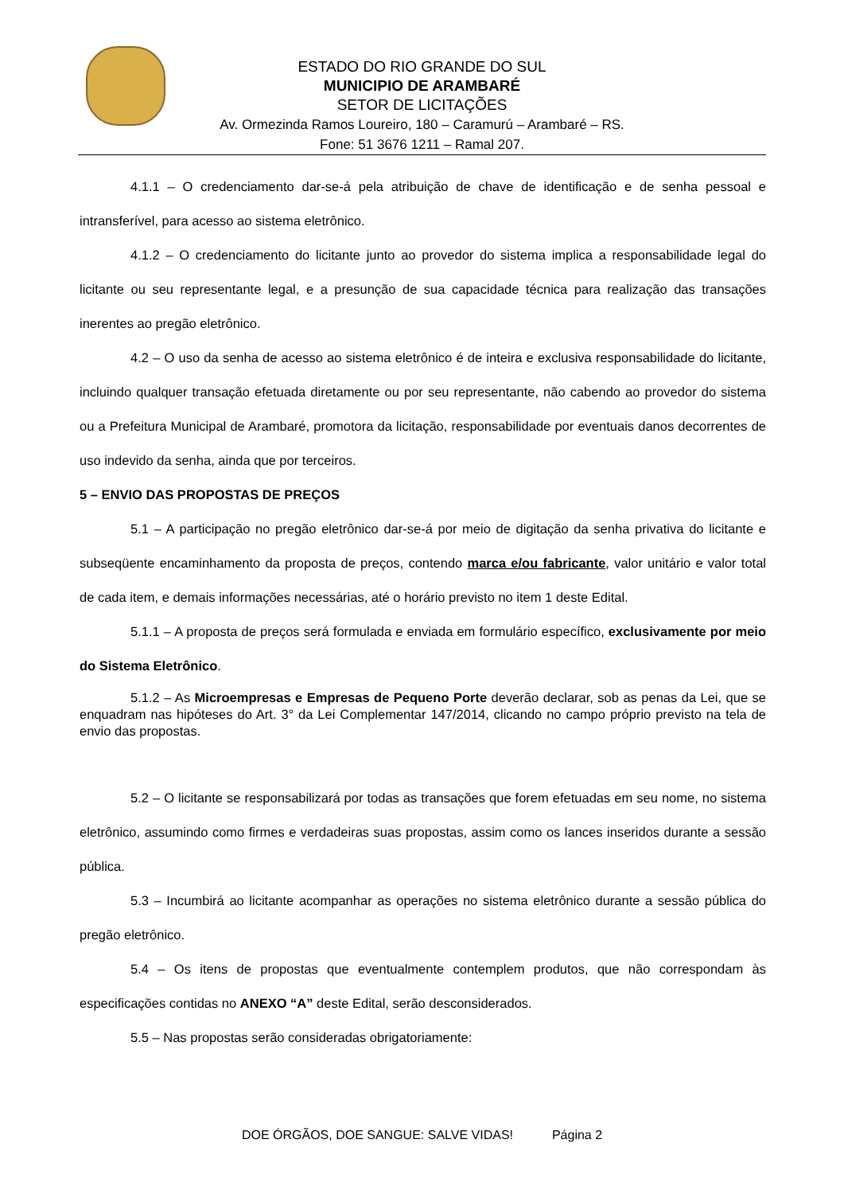ESTADO DO RIO GRANDE DO SUL
MUNICIPIO DE ARAMBARÉ
SETOR DE LICITAÇÕES
Av. Ormezinda Ramos Loureiro, 180 – Caramurú – Arambaré – RS.
Fone: 51 3676 1211 – Ramal 207.
4.1.1 – O credenciamento dar-se-á pela atribuição de chave de identificação e de senha pessoal e intransferível, para acesso ao sistema eletrônico.
4.1.2 – O credenciamento do licitante junto ao provedor do sistema implica a responsabilidade legal do licitante ou seu representante legal, e a presunção de sua capacidade técnica para realização das transações inerentes ao pregão eletrônico.
4.2 – O uso da senha de acesso ao sistema eletrônico é de inteira e exclusiva responsabilidade do licitante, incluindo qualquer transação efetuada diretamente ou por seu representante, não cabendo ao provedor do sistema ou a Prefeitura Municipal de Arambaré, promotora da licitação, responsabilidade por eventuais danos decorrentes de uso indevido da senha, ainda que por terceiros.
5 – ENVIO DAS PROPOSTAS DE PREÇOS
5.1 – A participação no pregão eletrônico dar-se-á por meio de digitação da senha privativa do licitante e subseqüente encaminhamento da proposta de preços, contendo marca e/ou fabricante, valor unitário e valor total de cada item, e demais informações necessárias, até o horário previsto no item 1 deste Edital.
5.1.1 – A proposta de preços será formulada e enviada em formulário específico, exclusivamente por meio do Sistema Eletrônico.
5.1.2 – As Microempresas e Empresas de Pequeno Porte deverão declarar, sob as penas da Lei, que se enquadram nas hipóteses do Art. 3° da Lei Complementar 147/2014, clicando no campo próprio previsto na tela de envio das propostas.
5.2 – O licitante se responsabilizará por todas as transações que forem efetuadas em seu nome, no sistema eletrônico, assumindo como firmes e verdadeiras suas propostas, assim como os lances inseridos durante a sessão pública.
5.3 – Incumbirá ao licitante acompanhar as operações no sistema eletrônico durante a sessão pública do pregão eletrônico.
5.4 – Os itens de propostas que eventualmente contemplem produtos, que não correspondam às especificações contidas no ANEXO “A” deste Edital, serão desconsiderados.
5.5 – Nas propostas serão consideradas obrigatoriamente:
DOE ÓRGÃOS, DOE SANGUE: SALVE VIDAS! Página 2